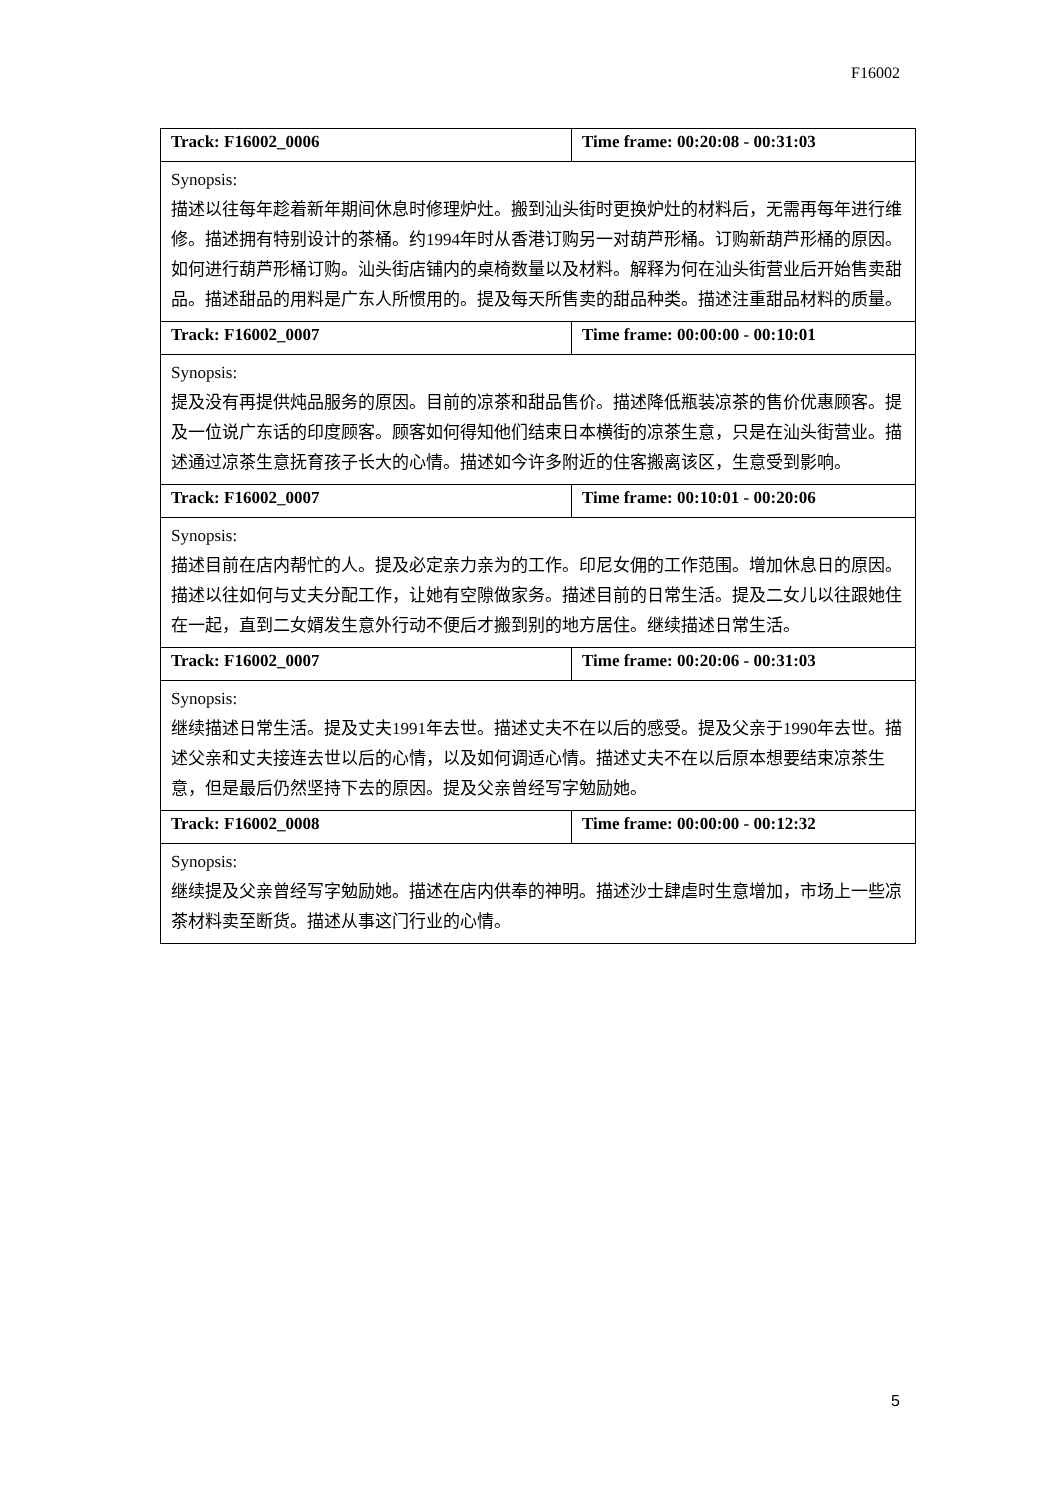F16002
| Track: F16002_0006 | Time frame: 00:20:08 - 00:31:03 |
| Synopsis: 描述以往每年趁着新年期间休息时修理炉灶。搬到汕头街时更换炉灶的材料后，无需再每年进行维修。描述拥有特别设计的茶桶。约1994年时从香港订购另一对葫芦形桶。订购新葫芦形桶的原因。如何进行葫芦形桶订购。汕头街店铺内的桌椅数量以及材料。解释为何在汕头街营业后开始售卖甜品。描述甜品的用料是广东人所惯用的。提及每天所售卖的甜品种类。描述注重甜品材料的质量。 | |
| Track: F16002_0007 | Time frame: 00:00:00 - 00:10:01 |
| Synopsis: 提及没有再提供炖品服务的原因。目前的凉茶和甜品售价。描述降低瓶装凉茶的售价优惠顾客。提及一位说广东话的印度顾客。顾客如何得知他们结束日本横街的凉茶生意，只是在汕头街营业。描述通过凉茶生意抚育孩子长大的心情。描述如今许多附近的住客搬离该区，生意受到影响。 | |
| Track: F16002_0007 | Time frame: 00:10:01 - 00:20:06 |
| Synopsis: 描述目前在店内帮忙的人。提及必定亲力亲为的工作。印尼女佣的工作范围。增加休息日的原因。描述以往如何与丈夫分配工作，让她有空隙做家务。描述目前的日常生活。提及二女儿以往跟她住在一起，直到二女婿发生意外行动不便后才搬到别的地方居住。继续描述日常生活。 | |
| Track: F16002_0007 | Time frame: 00:20:06 - 00:31:03 |
| Synopsis: 继续描述日常生活。提及丈夫1991年去世。描述丈夫不在以后的感受。提及父亲于1990年去世。描述父亲和丈夫接连去世以后的心情，以及如何调适心情。描述丈夫不在以后原本想要结束凉茶生意，但是最后仍然坚持下去的原因。提及父亲曾经写字勉励她。 | |
| Track: F16002_0008 | Time frame: 00:00:00 - 00:12:32 |
| Synopsis: 继续提及父亲曾经写字勉励她。描述在店内供奉的神明。描述沙士肆虐时生意增加，市场上一些凉茶材料卖至断货。描述从事这门行业的心情。 | |
5